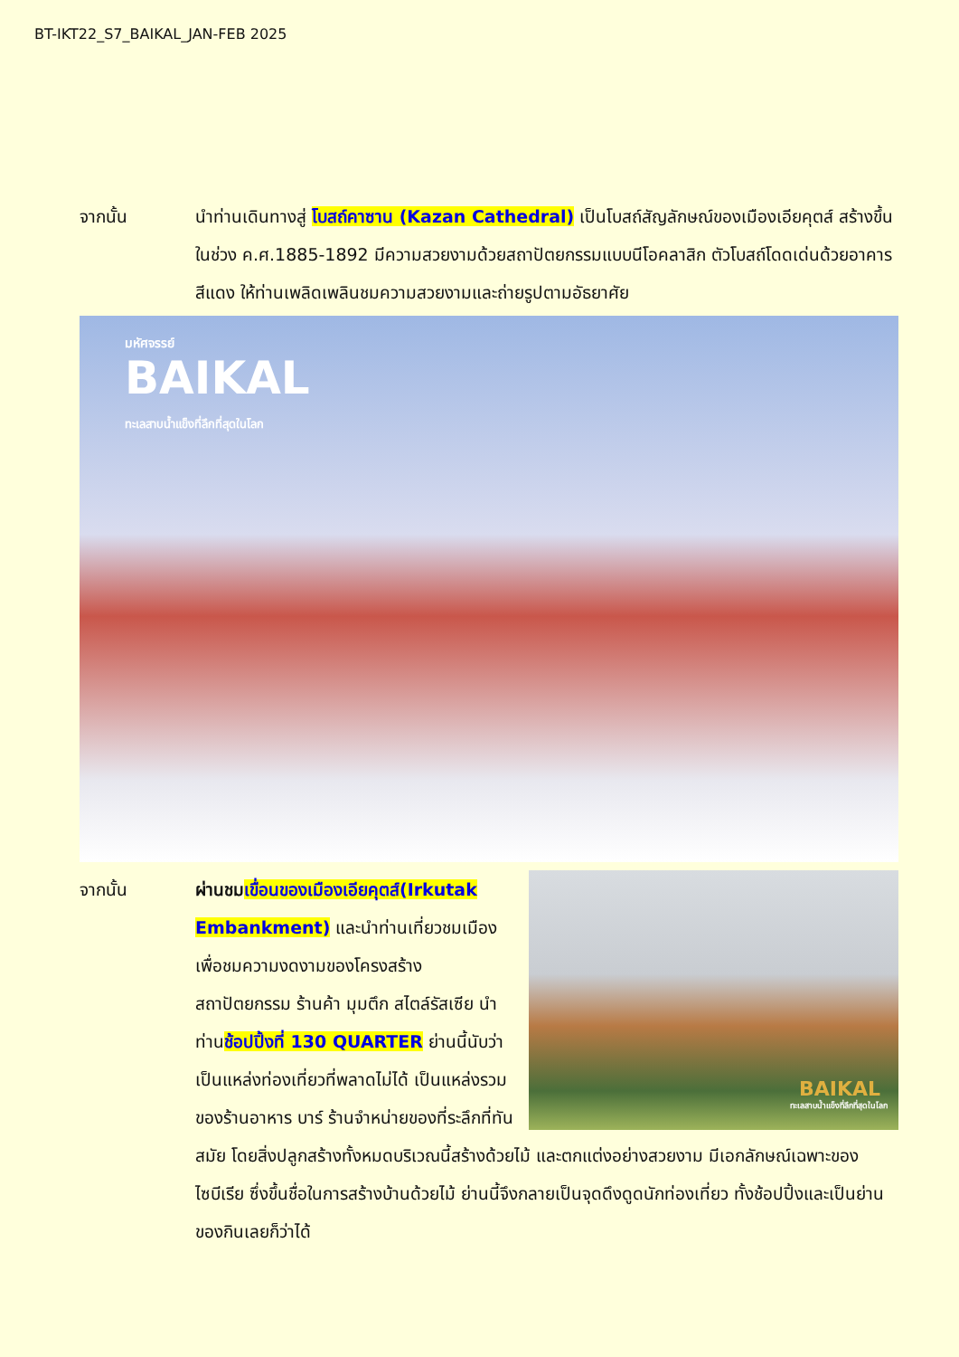BT-IKT22_S7_BAIKAL_JAN-FEB 2025
จากนั้น นำท่านเดินทางสู่ โบสถ์คาซาน (Kazan Cathedral) เป็นโบสถ์สัญลักษณ์ของเมืองเอียคุตส์ สร้างขึ้นในช่วง ค.ศ.1885-1892 มีความสวยงามด้วยสถาปัตยกรรมแบบนีโอคลาสิก ตัวโบสถ์โดดเด่นด้วยอาคารสีแดง ให้ท่านเพลิดเพลินชมความสวยงามและถ่ายรูปตามอัธยาศัย
มหัศจรรย์
BAIKAL
ทะเลสาบน้ำแข็งที่ลึกที่สุดในโลก
จากนั้น
BAIKAL
ทะเลสาบน้ำแข็งที่ลึกที่สุดในโลก
ผ่านชม เขื่อนของเมืองเอียคุตส์(Irkutak Embankment) และนำท่านเที่ยวชมเมือง เพื่อชมความงดงามของโครงสร้าง สถาปัตยกรรม ร้านค้า มุมตึก สไตล์รัสเซีย นำท่านช้อปปิ้งที่ 130 QUARTER ย่านนี้นับว่าเป็นแหล่งท่องเที่ยวที่พลาดไม่ได้ เป็นแหล่งรวมของร้านอาหาร บาร์ ร้านจำหน่ายของที่ระลึกที่ทันสมัย โดยสิ่งปลูกสร้างทั้งหมดบริเวณนี้สร้างด้วยไม้ และตกแต่งอย่างสวยงาม มีเอกลักษณ์เฉพาะของไซบีเรีย ซึ่งขึ้นชื่อในการสร้างบ้านด้วยไม้ ย่านนี้จึงกลายเป็นจุดดึงดูดนักท่องเที่ยว ทั้งช้อปปิ้งและเป็นย่านของกินเลยก็ว่าได้